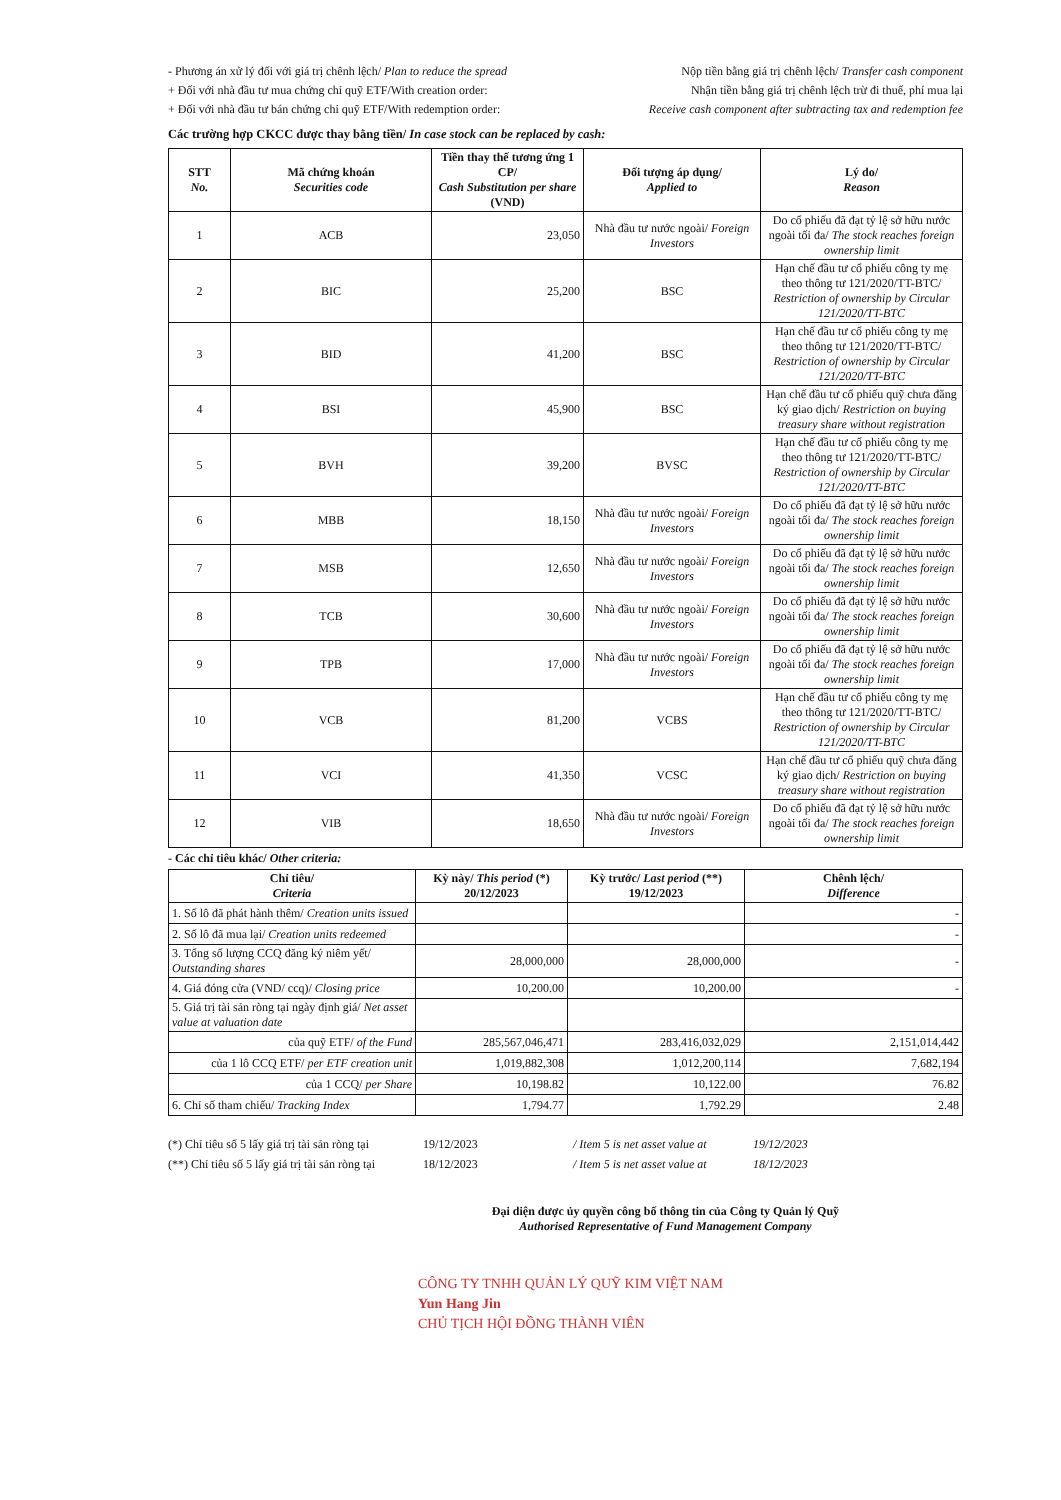- Phương án xử lý đối với giá trị chênh lệch/ Plan to reduce the spread Nộp tiền bằng giá trị chênh lệch/ Transfer cash component
+ Đối với nhà đầu tư mua chứng chỉ quỹ ETF/With creation order: Nhận tiền bằng giá trị chênh lệch trừ đi thuế, phí mua lại
+ Đối với nhà đầu tư bán chứng chỉ quỹ ETF/With redemption order: Receive cash component after subtracting tax and redemption fee
Các trường hợp CKCC được thay bằng tiền/ In case stock can be replaced by cash:
| STT No. | Mã chứng khoán Securities code | Tiền thay thế tương ứng 1 CP/ Cash Substitution per share (VND) | Đối tượng áp dụng/ Applied to | Lý do/ Reason |
| --- | --- | --- | --- | --- |
| 1 | ACB | 23,050 | Nhà đầu tư nước ngoài/ Foreign Investors | Do cổ phiếu đã đạt tỷ lệ sở hữu nước ngoài tối đa/ The stock reaches foreign ownership limit |
| 2 | BIC | 25,200 | BSC | Hạn chế đầu tư cổ phiếu công ty mẹ theo thông tư 121/2020/TT-BTC/ Restriction of ownership by Circular 121/2020/TT-BTC |
| 3 | BID | 41,200 | BSC | Hạn chế đầu tư cổ phiếu công ty mẹ theo thông tư 121/2020/TT-BTC/ Restriction of ownership by Circular 121/2020/TT-BTC |
| 4 | BSI | 45,900 | BSC | Hạn chế đầu tư cổ phiếu quỹ chưa đăng ký giao dịch/ Restriction on buying treasury share without registration |
| 5 | BVH | 39,200 | BVSC | Hạn chế đầu tư cổ phiếu công ty mẹ theo thông tư 121/2020/TT-BTC/ Restriction of ownership by Circular 121/2020/TT-BTC |
| 6 | MBB | 18,150 | Nhà đầu tư nước ngoài/ Foreign Investors | Do cổ phiếu đã đạt tỷ lệ sở hữu nước ngoài tối đa/ The stock reaches foreign ownership limit |
| 7 | MSB | 12,650 | Nhà đầu tư nước ngoài/ Foreign Investors | Do cổ phiếu đã đạt tỷ lệ sở hữu nước ngoài tối đa/ The stock reaches foreign ownership limit |
| 8 | TCB | 30,600 | Nhà đầu tư nước ngoài/ Foreign Investors | Do cổ phiếu đã đạt tỷ lệ sở hữu nước ngoài tối đa/ The stock reaches foreign ownership limit |
| 9 | TPB | 17,000 | Nhà đầu tư nước ngoài/ Foreign Investors | Do cổ phiếu đã đạt tỷ lệ sở hữu nước ngoài tối đa/ The stock reaches foreign ownership limit |
| 10 | VCB | 81,200 | VCBS | Hạn chế đầu tư cổ phiếu công ty mẹ theo thông tư 121/2020/TT-BTC/ Restriction of ownership by Circular 121/2020/TT-BTC |
| 11 | VCI | 41,350 | VCSC | Hạn chế đầu tư cổ phiếu quỹ chưa đăng ký giao dịch/ Restriction on buying treasury share without registration |
| 12 | VIB | 18,650 | Nhà đầu tư nước ngoài/ Foreign Investors | Do cổ phiếu đã đạt tỷ lệ sở hữu nước ngoài tối đa/ The stock reaches foreign ownership limit |
- Các chỉ tiêu khác/ Other criteria:
| Chỉ tiêu/ Criteria | Kỳ này/ This period (*) 20/12/2023 | Kỳ trước/ Last period (**) 19/12/2023 | Chênh lệch/ Difference |
| --- | --- | --- | --- |
| 1. Số lô đã phát hành thêm/ Creation units issued | | | - |
| 2. Số lô đã mua lại/ Creation units redeemed | | | - |
| 3. Tổng số lượng CCQ đăng ký niêm yết/ Outstanding shares | 28,000,000 | 28,000,000 | - |
| 4. Giá đóng cửa (VND/ ccq)/ Closing price | 10,200.00 | 10,200.00 | - |
| 5. Giá trị tài sản ròng tại ngày định giá/ Net asset value at valuation date | | | |
| của quỹ ETF/ of the Fund | 285,567,046,471 | 283,416,032,029 | 2,151,014,442 |
| của 1 lô CCQ ETF/ per ETF creation unit | 1,019,882,308 | 1,012,200,114 | 7,682,194 |
| của 1 CCQ/ per Share | 10,198.82 | 10,122.00 | 76.82 |
| 6. Chỉ số tham chiếu/ Tracking Index | 1,794.77 | 1,792.29 | 2.48 |
(*) Chỉ tiêu số 5 lấy giá trị tài sản ròng tại 19/12/2023 / Item 5 is net asset value at 19/12/2023
(**) Chỉ tiêu số 5 lấy giá trị tài sản ròng tại 18/12/2023 / Item 5 is net asset value at 18/12/2023
Đại diện được ủy quyền công bố thông tin của Công ty Quản lý Quỹ
Authorised Representative of Fund Management Company
CÔNG TY TNHH QUẢN LÝ QUỸ KIM VIỆT NAM
Yun Hang Jin
CHỦ TỊCH HỘI ĐỒNG THÀNH VIÊN